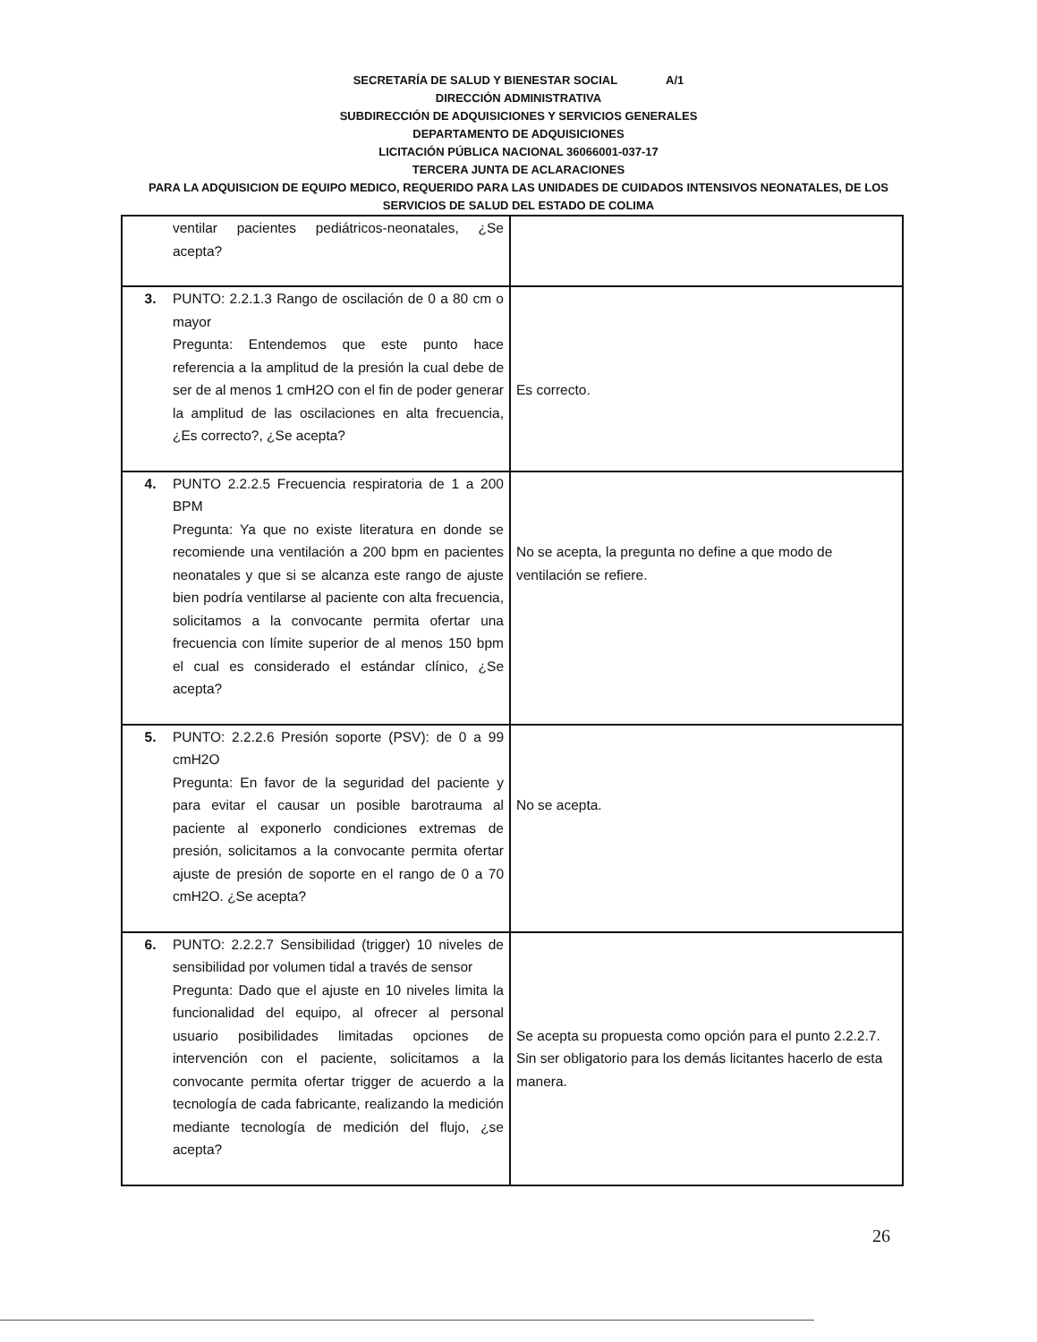SECRETARÍA DE SALUD Y BIENESTAR SOCIAL A/1
DIRECCIÓN ADMINISTRATIVA
SUBDIRECCIÓN DE ADQUISICIONES Y SERVICIOS GENERALES
DEPARTAMENTO DE ADQUISICIONES
LICITACIÓN PÚBLICA NACIONAL 36066001-037-17
TERCERA JUNTA DE ACLARACIONES
PARA LA ADQUISICION DE EQUIPO MEDICO, REQUERIDO PARA LAS UNIDADES DE CUIDADOS INTENSIVOS NEONATALES, DE LOS SERVICIOS DE SALUD DEL ESTADO DE COLIMA
| ventilar pacientes pediátricos-neonatales, ¿Se acepta? | |
| 3. PUNTO: 2.2.1.3 Rango de oscilación de 0 a 80 cm o mayor Pregunta: Entendemos que este punto hace referencia a la amplitud de la presión la cual debe de ser de al menos 1 cmH2O con el fin de poder generar la amplitud de las oscilaciones en alta frecuencia, ¿Es correcto?, ¿Se acepta? | Es correcto. |
| 4. PUNTO 2.2.2.5 Frecuencia respiratoria de 1 a 200 BPM Pregunta: Ya que no existe literatura en donde se recomiende una ventilación a 200 bpm en pacientes neonatales y que si se alcanza este rango de ajuste bien podría ventilarse al paciente con alta frecuencia, solicitamos a la convocante permita ofertar una frecuencia con límite superior de al menos 150 bpm el cual es considerado el estándar clínico, ¿Se acepta? | No se acepta, la pregunta no define a que modo de ventilación se refiere. |
| 5. PUNTO: 2.2.2.6 Presión soporte (PSV): de 0 a 99 cmH2O Pregunta: En favor de la seguridad del paciente y para evitar el causar un posible barotrauma al paciente al exponerlo condiciones extremas de presión, solicitamos a la convocante permita ofertar ajuste de presión de soporte en el rango de 0 a 70 cmH2O. ¿Se acepta? | No se acepta. |
| 6. PUNTO: 2.2.2.7 Sensibilidad (trigger) 10 niveles de sensibilidad por volumen tidal a través de sensor Pregunta: Dado que el ajuste en 10 niveles limita la funcionalidad del equipo, al ofrecer al personal usuario posibilidades limitadas opciones de intervención con el paciente, solicitamos a la convocante permita ofertar trigger de acuerdo a la tecnología de cada fabricante, realizando la medición mediante tecnología de medición del flujo, ¿se acepta? | Se acepta su propuesta como opción para el punto 2.2.2.7. Sin ser obligatorio para los demás licitantes hacerlo de esta manera. |
26